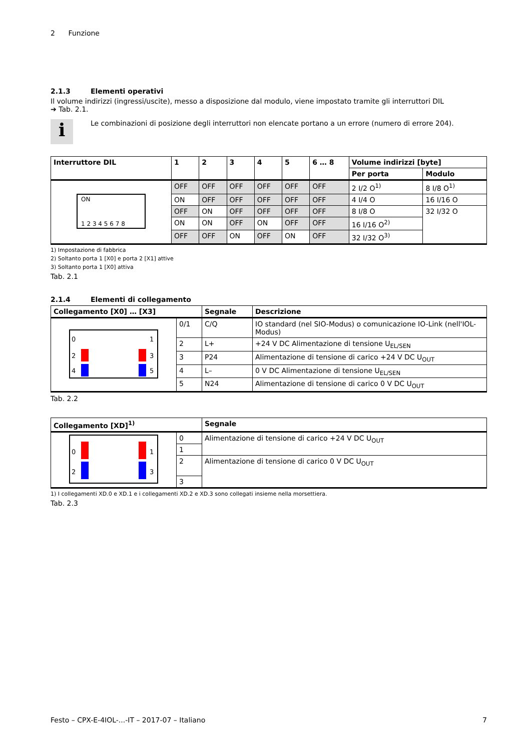2 Funzione
2.1.3 Elementi operativi
Il volume indirizzi (ingressi/uscite), messo a disposizione dal modulo, viene impostato tramite gli interruttori DIL
➔ Tab. 2.1.
i
Le combinazioni di posizione degli interruttori non elencate portano a un errore (numero di errore 204).
| Interruttore DIL | 1 | 2 | 3 | 4 | 5 | 6 … 8 | Volume indirizzi [byte] | |
| --- | --- | --- | --- | --- | --- | --- | --- | --- |
| | | | | | | | Per porta | Modulo |
| ON 1 2 3 4 5 6 7 8 | OFF | OFF | OFF | OFF | OFF | OFF | 2 I/2 O<sup>1)</sup> | 8 I/8 O<sup>1)</sup> |
| | ON | OFF | OFF | OFF | OFF | OFF | 4 I/4 O | 16 I/16 O |
| | OFF | ON | OFF | OFF | OFF | OFF | 8 I/8 O | 32 I/32 O |
| | ON | ON | OFF | ON | OFF | OFF | 16 I/16 O<sup>2)</sup> | |
| | OFF | OFF | ON | OFF | ON | OFF | 32 I/32 O<sup>3)</sup> | |
1) Impostazione di fabbrica
2) Soltanto porta 1 [X0] e porta 2 [X1] attive
3) Soltanto porta 1 [X0] attiva
Tab. 2.1
2.1.4 Elementi di collegamento
| Collegamento [X0] … [X3] | | Segnale | Descrizione |
| --- | --- | --- | --- |
| 0 1 2 3 4 5 | 0/1 | C/Q | IO standard (nel SIO-Modus) o comunicazione IO-Link (nell'IOL-Modus) |
| | 2 | L+ | +24 V DC Alimentazione di tensione U<sub>EL/SEN</sub> |
| | 3 | P24 | Alimentazione di tensione di carico +24 V DC U<sub>OUT</sub> |
| | 4 | L– | 0 V DC Alimentazione di tensione U<sub>EL/SEN</sub> |
| | 5 | N24 | Alimentazione di tensione di carico 0 V DC U<sub>OUT</sub> |
Tab. 2.2
| Collegamento [XD]<sup>1)</sup> | | Segnale |
| --- | --- | --- |
| 0 1 2 3 | 0 | Alimentazione di tensione di carico +24 V DC U<sub>OUT</sub> |
| | 1 | |
| | 2 | Alimentazione di tensione di carico 0 V DC U<sub>OUT</sub> |
| | 3 | |
1) I collegamenti XD.0 e XD.1 e i collegamenti XD.2 e XD.3 sono collegati insieme nella morsettiera.
Tab. 2.3
Festo – CPX-E-4IOL-...-IT – 2017-07 – Italiano 7